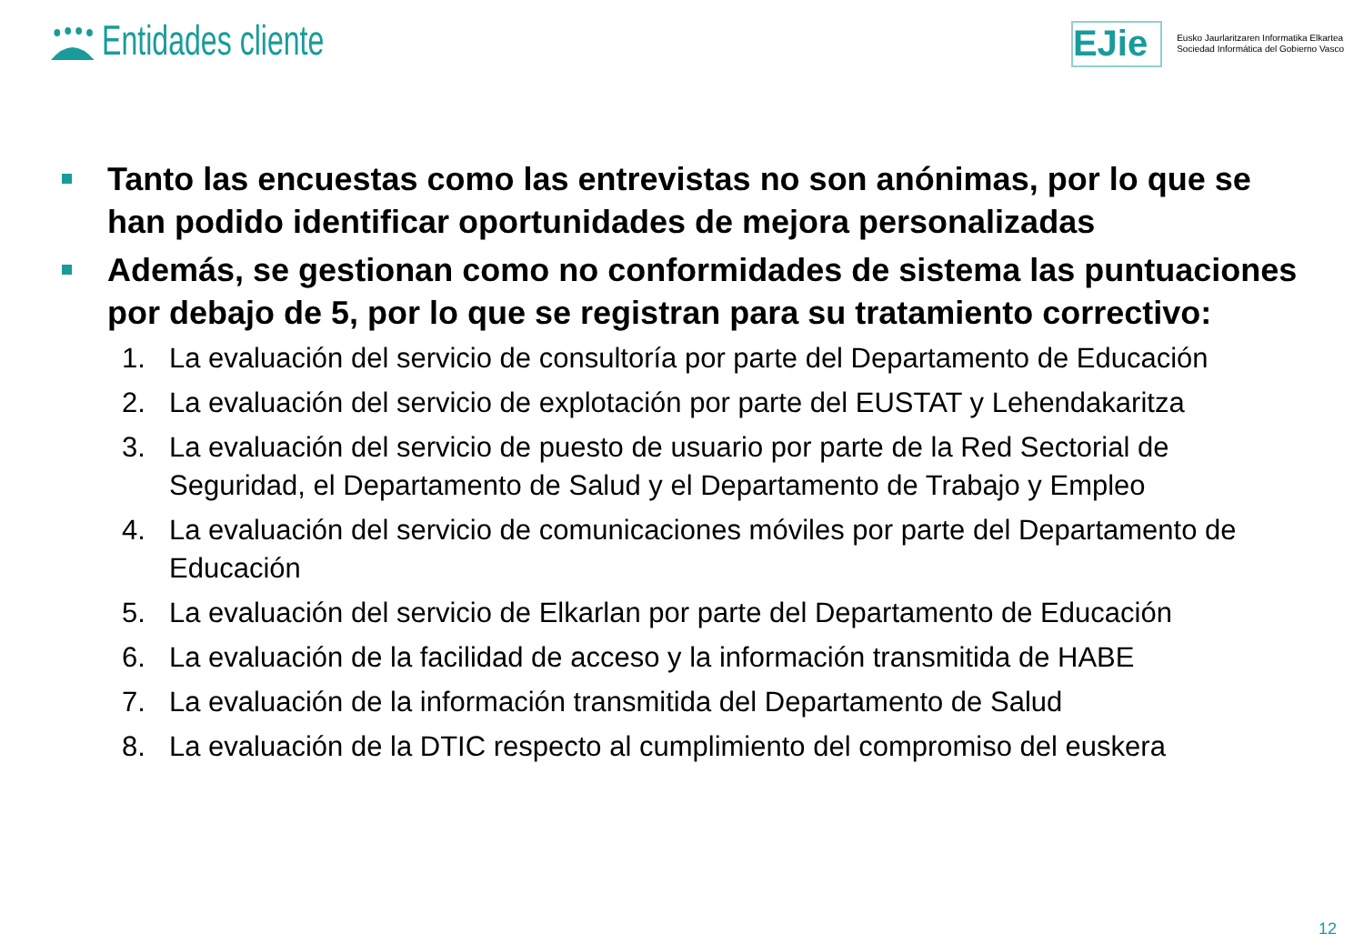Entidades cliente
EJie
Eusko Jaurlaritzaren Informatika Elkartea
Sociedad Informática del Gobierno Vasco
Tanto las encuestas como las entrevistas no son anónimas, por lo que se han podido identificar oportunidades de mejora personalizadas
Además, se gestionan como no conformidades de sistema las puntuaciones por debajo de 5, por lo que se registran para su tratamiento correctivo:
1. La evaluación del servicio de consultoría por parte del Departamento de Educación
2. La evaluación del servicio de explotación por parte del EUSTAT y Lehendakaritza
3. La evaluación del servicio de puesto de usuario por parte de la Red Sectorial de Seguridad, el Departamento de Salud y el Departamento de Trabajo y Empleo
4. La evaluación del servicio de comunicaciones móviles por parte del Departamento de Educación
5. La evaluación del servicio de Elkarlan por parte del Departamento de Educación
6. La evaluación de la facilidad de acceso y la información transmitida de HABE
7. La evaluación de la información transmitida del Departamento de Salud
8. La evaluación de la DTIC respecto al cumplimiento del compromiso del euskera
12